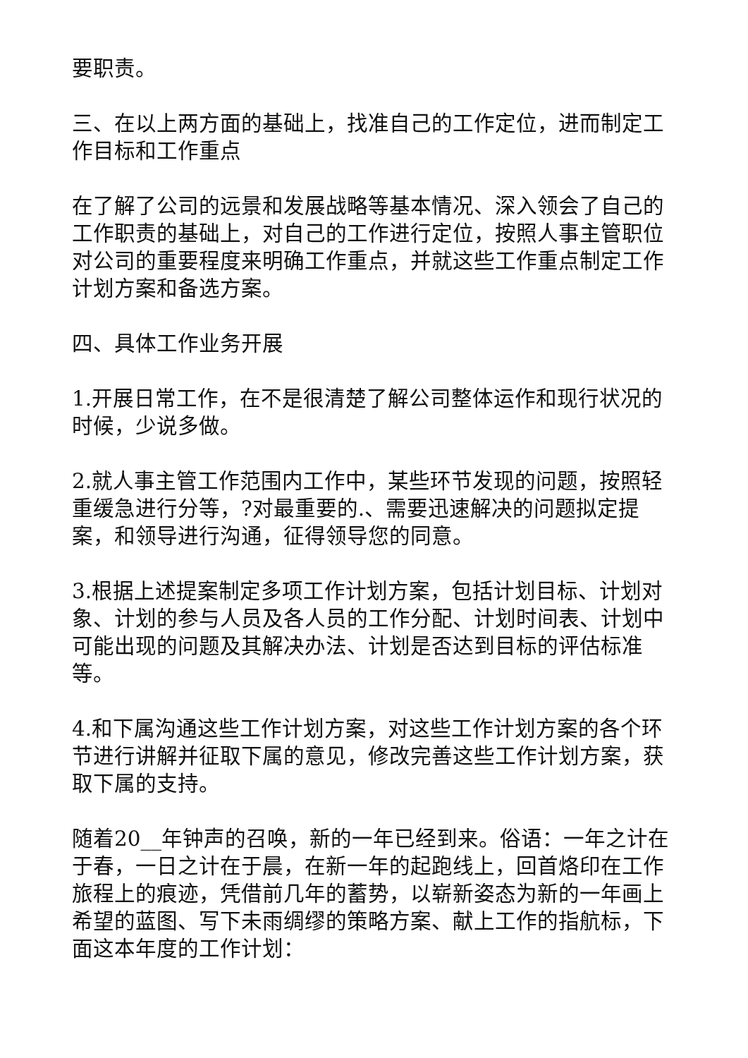要职责。
三、在以上两方面的基础上，找准自己的工作定位，进而制定工作目标和工作重点
在了解了公司的远景和发展战略等基本情况、深入领会了自己的工作职责的基础上，对自己的工作进行定位，按照人事主管职位对公司的重要程度来明确工作重点，并就这些工作重点制定工作计划方案和备选方案。
四、具体工作业务开展
1.开展日常工作，在不是很清楚了解公司整体运作和现行状况的时候，少说多做。
2.就人事主管工作范围内工作中，某些环节发现的问题，按照轻重缓急进行分等，?对最重要的.、需要迅速解决的问题拟定提案，和领导进行沟通，征得领导您的同意。
3.根据上述提案制定多项工作计划方案，包括计划目标、计划对象、计划的参与人员及各人员的工作分配、计划时间表、计划中可能出现的问题及其解决办法、计划是否达到目标的评估标准等。
4.和下属沟通这些工作计划方案，对这些工作计划方案的各个环节进行讲解并征取下属的意见，修改完善这些工作计划方案，获取下属的支持。
随着20__年钟声的召唤，新的一年已经到来。俗语：一年之计在于春，一日之计在于晨，在新一年的起跑线上，回首烙印在工作旅程上的痕迹，凭借前几年的蓄势，以崭新姿态为新的一年画上希望的蓝图、写下未雨绸缪的策略方案、献上工作的指航标，下面这本年度的工作计划：